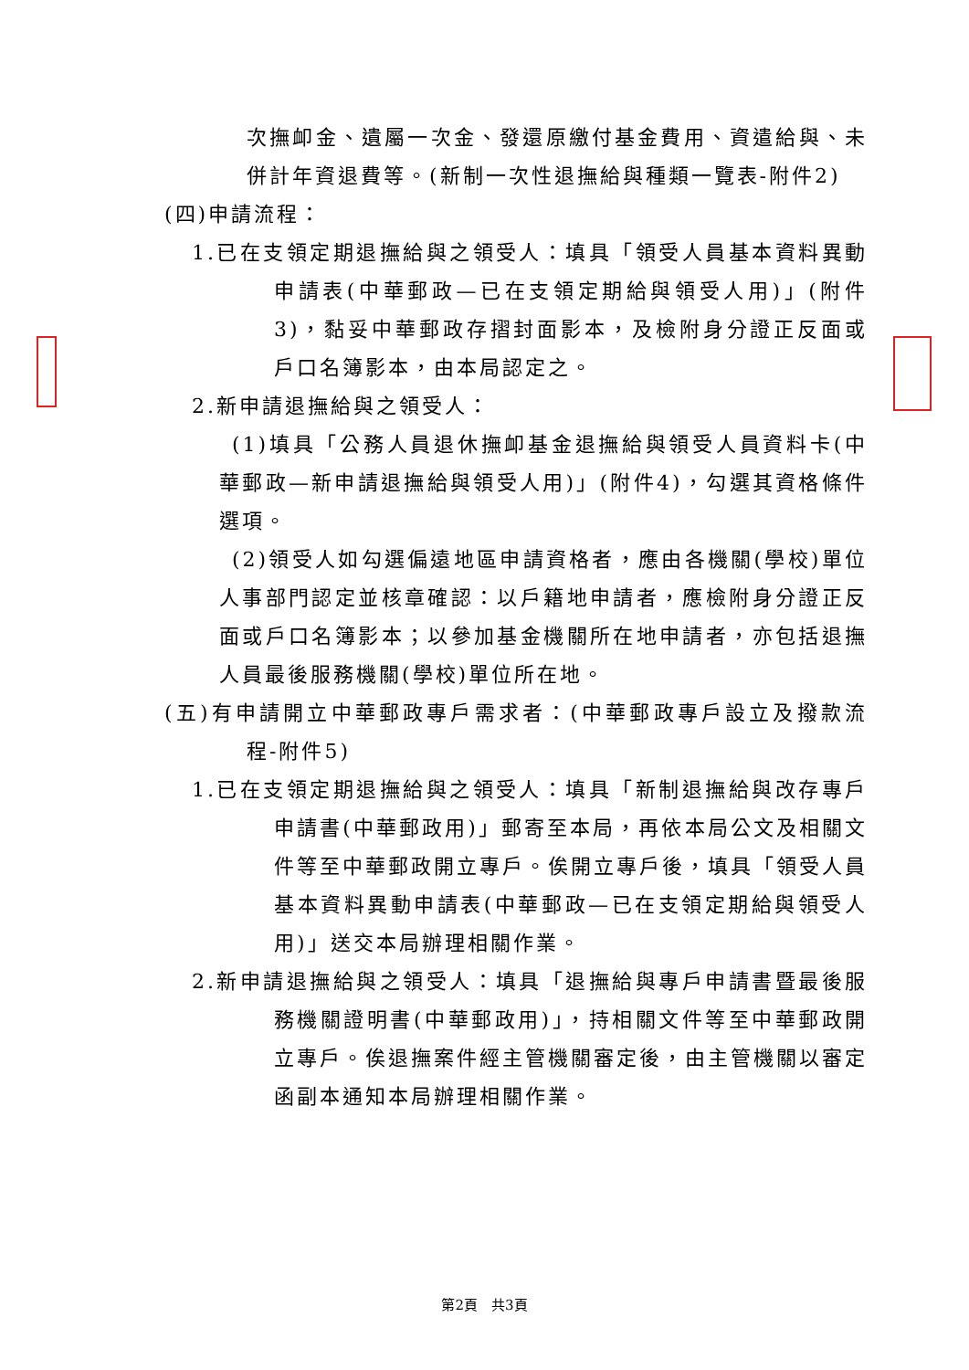次撫卹金、遺屬一次金、發還原繳付基金費用、資遣給與、未併計年資退費等。(新制一次性退撫給與種類一覽表-附件2)
(四)申請流程：
1.已在支領定期退撫給與之領受人：填具「領受人員基本資料異動申請表(中華郵政—已在支領定期給與領受人用)」(附件3)，黏妥中華郵政存摺封面影本，及檢附身分證正反面或戶口名簿影本，由本局認定之。
2.新申請退撫給與之領受人：
(1)填具「公務人員退休撫卹基金退撫給與領受人員資料卡(中華郵政—新申請退撫給與領受人用)」(附件4)，勾選其資格條件選項。
(2)領受人如勾選偏遠地區申請資格者，應由各機關(學校)單位人事部門認定並核章確認：以戶籍地申請者，應檢附身分證正反面或戶口名簿影本；以參加基金機關所在地申請者，亦包括退撫人員最後服務機關(學校)單位所在地。
(五)有申請開立中華郵政專戶需求者：(中華郵政專戶設立及撥款流程-附件5)
1.已在支領定期退撫給與之領受人：填具「新制退撫給與改存專戶申請書(中華郵政用)」郵寄至本局，再依本局公文及相關文件等至中華郵政開立專戶。俟開立專戶後，填具「領受人員基本資料異動申請表(中華郵政—已在支領定期給與領受人用)」送交本局辦理相關作業。
2.新申請退撫給與之領受人：填具「退撫給與專戶申請書暨最後服務機關證明書(中華郵政用)」，持相關文件等至中華郵政開立專戶。俟退撫案件經主管機關審定後，由主管機關以審定函副本通知本局辦理相關作業。
第2頁　共3頁